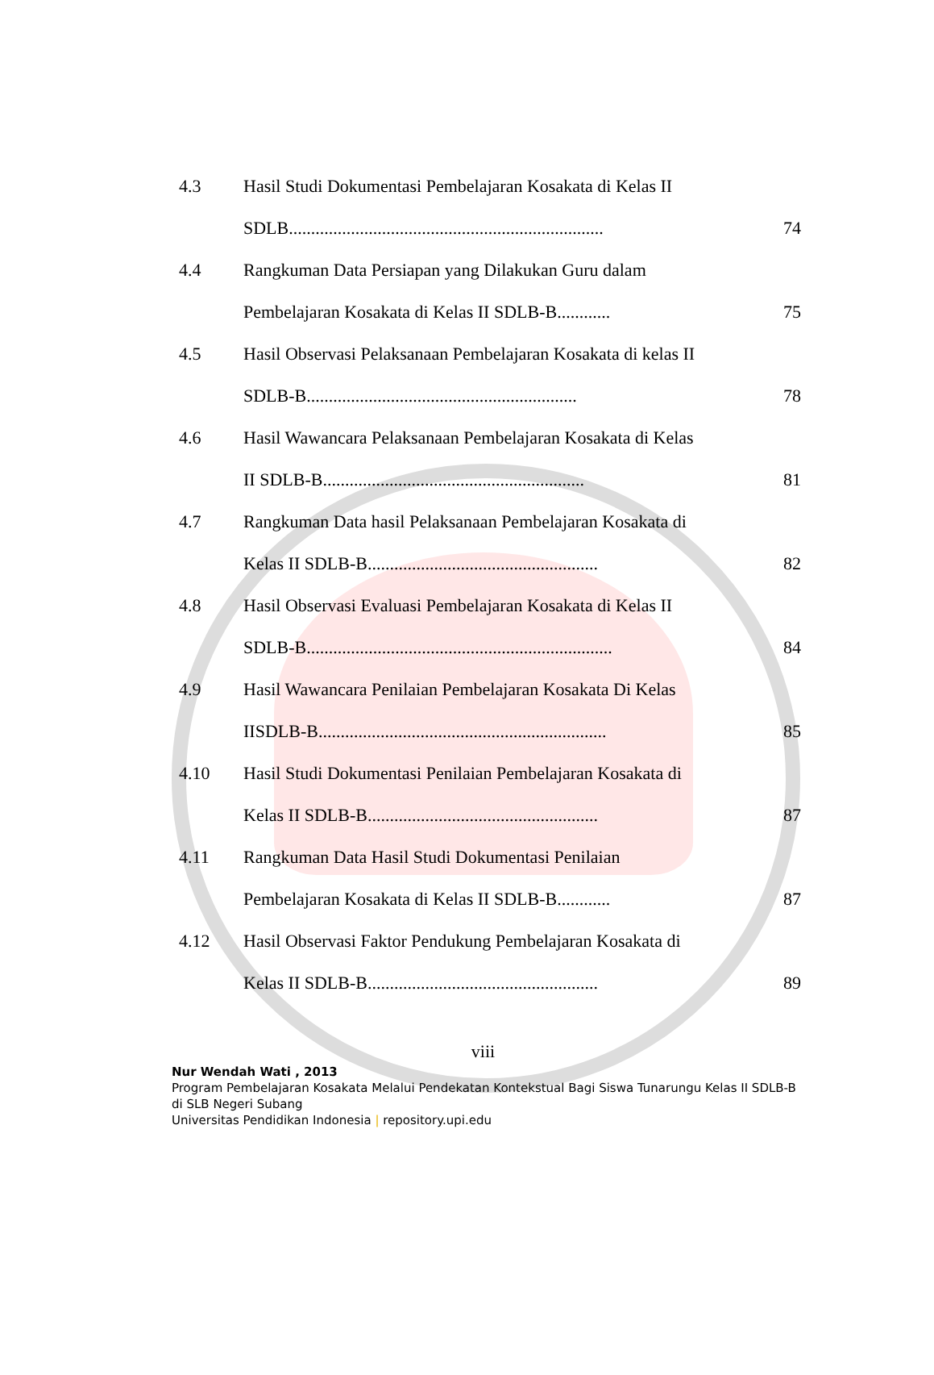| 4.3 | Hasil Studi Dokumentasi Pembelajaran Kosakata di Kelas II | |
| | SDLB....................................................................... | 74 |
| 4.4 | Rangkuman Data Persiapan yang Dilakukan Guru dalam | |
| | Pembelajaran Kosakata di Kelas II SDLB-B............ | 75 |
| 4.5 | Hasil Observasi Pelaksanaan Pembelajaran Kosakata di kelas II | |
| | SDLB-B............................................................. | 78 |
| 4.6 | Hasil Wawancara Pelaksanaan Pembelajaran Kosakata di Kelas | |
| | II SDLB-B........................................................... | 81 |
| 4.7 | Rangkuman Data hasil Pelaksanaan Pembelajaran Kosakata di | |
| | Kelas II SDLB-B.................................................... | 82 |
| 4.8 | Hasil Observasi Evaluasi Pembelajaran Kosakata di Kelas II | |
| | SDLB-B..................................................................... | 84 |
| 4.9 | Hasil Wawancara Penilaian Pembelajaran Kosakata Di Kelas | |
| | IISDLB-B................................................................. | 85 |
| 4.10 | Hasil Studi Dokumentasi Penilaian Pembelajaran Kosakata di | |
| | Kelas II SDLB-B.................................................... | 87 |
| 4.11 | Rangkuman Data Hasil Studi Dokumentasi Penilaian | |
| | Pembelajaran Kosakata di Kelas II SDLB-B............ | 87 |
| 4.12 | Hasil Observasi Faktor Pendukung Pembelajaran Kosakata di | |
| | Kelas II SDLB-B.................................................... | 89 |
viii
Nur Wendah Wati , 2013
Program Pembelajaran Kosakata Melalui Pendekatan Kontekstual Bagi Siswa Tunarungu Kelas II SDLB-B di SLB Negeri Subang
Universitas Pendidikan Indonesia | repository.upi.edu